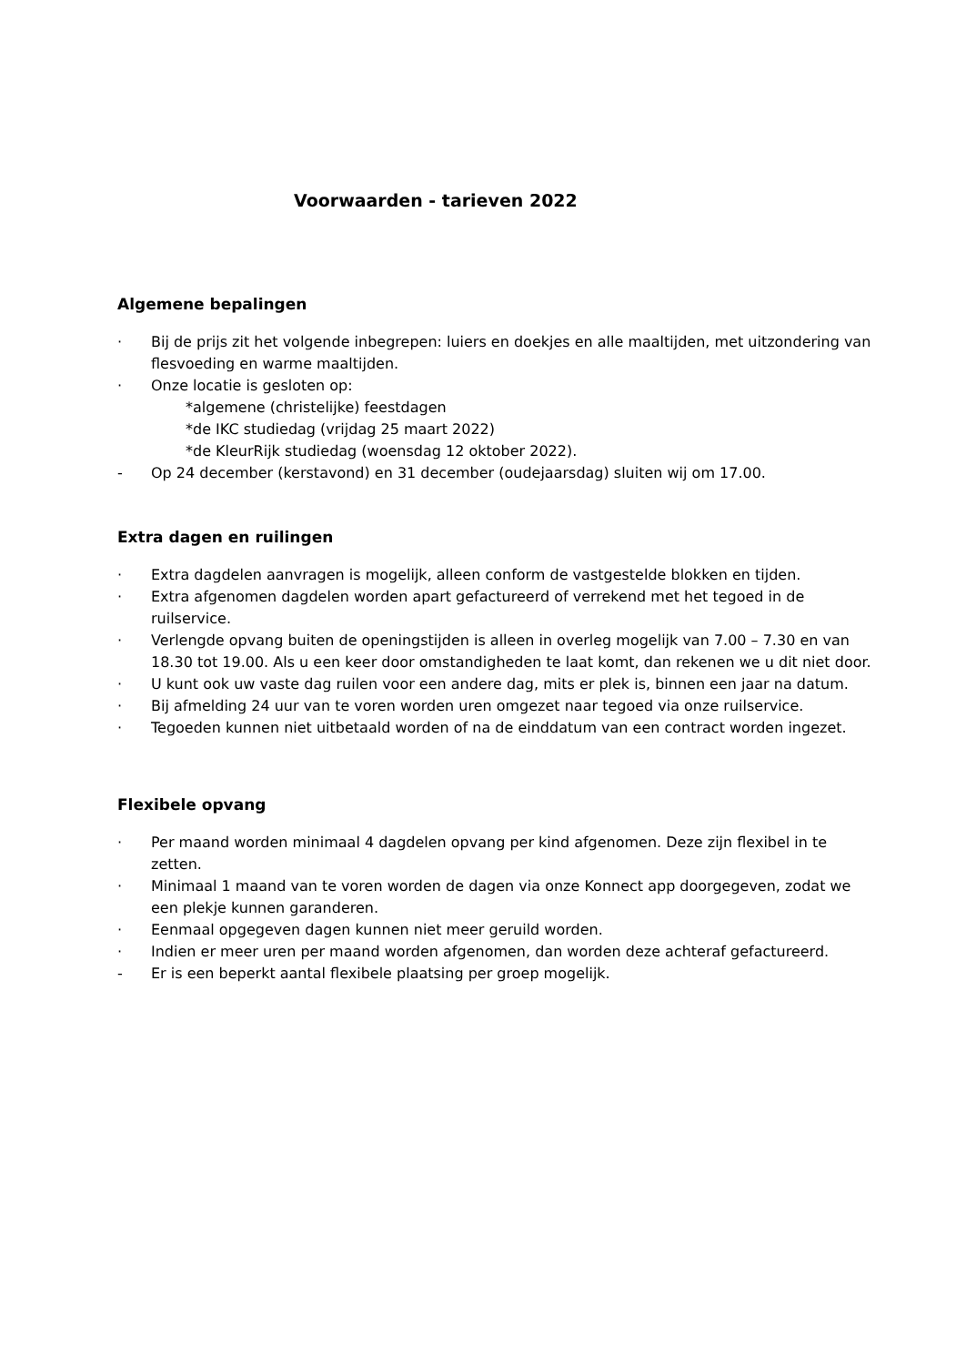Voorwaarden - tarieven 2022
Algemene bepalingen
· Bij de prijs zit het volgende inbegrepen: luiers en doekjes en alle maaltijden, met uitzondering van flesvoeding en warme maaltijden.
· Onze locatie is gesloten op:
*algemene (christelijke) feestdagen
*de IKC studiedag (vrijdag 25 maart 2022)
*de KleurRijk studiedag (woensdag 12 oktober 2022).
- Op 24 december (kerstavond) en 31 december (oudejaarsdag) sluiten wij om 17.00.
Extra dagen en ruilingen
· Extra dagdelen aanvragen is mogelijk, alleen conform de vastgestelde blokken en tijden.
· Extra afgenomen dagdelen worden apart gefactureerd of verrekend met het tegoed in de ruilservice.
· Verlengde opvang buiten de openingstijden is alleen in overleg mogelijk van 7.00 – 7.30 en van 18.30 tot 19.00. Als u een keer door omstandigheden te laat komt, dan rekenen we u dit niet door.
· U kunt ook uw vaste dag ruilen voor een andere dag, mits er plek is, binnen een jaar na datum.
· Bij afmelding 24 uur van te voren worden uren omgezet naar tegoed via onze ruilservice.
· Tegoeden kunnen niet uitbetaald worden of na de einddatum van een contract worden ingezet.
Flexibele opvang
· Per maand worden minimaal 4 dagdelen opvang per kind afgenomen. Deze zijn flexibel in te zetten.
· Minimaal 1 maand van te voren worden de dagen via onze Konnect app doorgegeven, zodat we een plekje kunnen garanderen.
· Eenmaal opgegeven dagen kunnen niet meer geruild worden.
· Indien er meer uren per maand worden afgenomen, dan worden deze achteraf gefactureerd.
- Er is een beperkt aantal flexibele plaatsing per groep mogelijk.